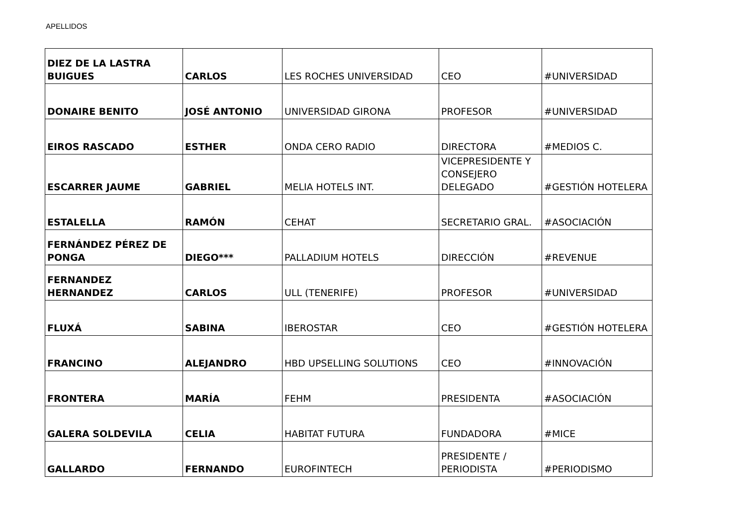APELLIDOS
| DIEZ DE LA LASTRA BUIGUES | CARLOS | LES ROCHES UNIVERSIDAD | CEO | #UNIVERSIDAD |
| DONAIRE BENITO | JOSÉ ANTONIO | UNIVERSIDAD GIRONA | PROFESOR | #UNIVERSIDAD |
| EIROS RASCADO | ESTHER | ONDA CERO RADIO | DIRECTORA | #MEDIOS C. |
| ESCARRER JAUME | GABRIEL | MELIA HOTELS INT. | VICEPRESIDENTE Y CONSEJERO DELEGADO | #GESTIÓN HOTELERA |
| ESTALELLA | RAMÓN | CEHAT | SECRETARIO GRAL. | #ASOCIACIÓN |
| FERNÁNDEZ PÉREZ DE PONGA | DIEGO*** | PALLADIUM HOTELS | DIRECCIÓN | #REVENUE |
| FERNANDEZ HERNANDEZ | CARLOS | ULL (TENERIFE) | PROFESOR | #UNIVERSIDAD |
| FLUXÁ | SABINA | IBEROSTAR | CEO | #GESTIÓN HOTELERA |
| FRANCINO | ALEJANDRO | HBD UPSELLING SOLUTIONS | CEO | #INNOVACIÓN |
| FRONTERA | MARÍA | FEHM | PRESIDENTA | #ASOCIACIÓN |
| GALERA SOLDEVILA | CELIA | HABITAT FUTURA | FUNDADORA | #MICE |
| GALLARDO | FERNANDO | EUROFINTECH | PRESIDENTE / PERIODISTA | #PERIODISMO |